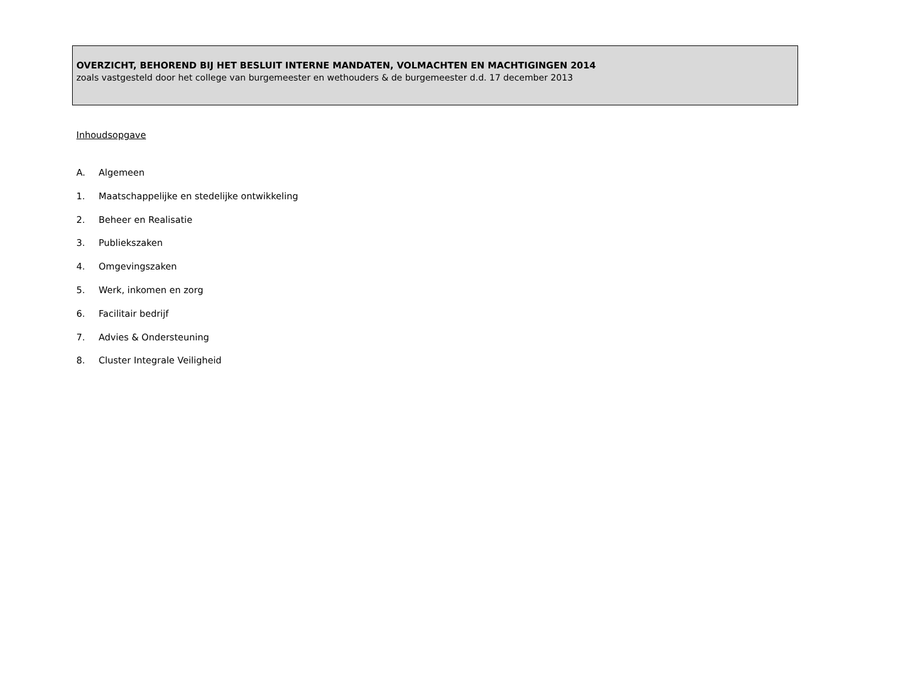OVERZICHT, BEHOREND BIJ HET BESLUIT INTERNE MANDATEN, VOLMACHTEN EN MACHTIGINGEN 2014
zoals vastgesteld door het college van burgemeester en wethouders & de burgemeester d.d. 17 december 2013
Inhoudsopgave
A. Algemeen
1. Maatschappelijke en stedelijke ontwikkeling
2. Beheer en Realisatie
3. Publiekszaken
4. Omgevingszaken
5. Werk, inkomen en zorg
6. Facilitair bedrijf
7. Advies & Ondersteuning
8. Cluster Integrale Veiligheid